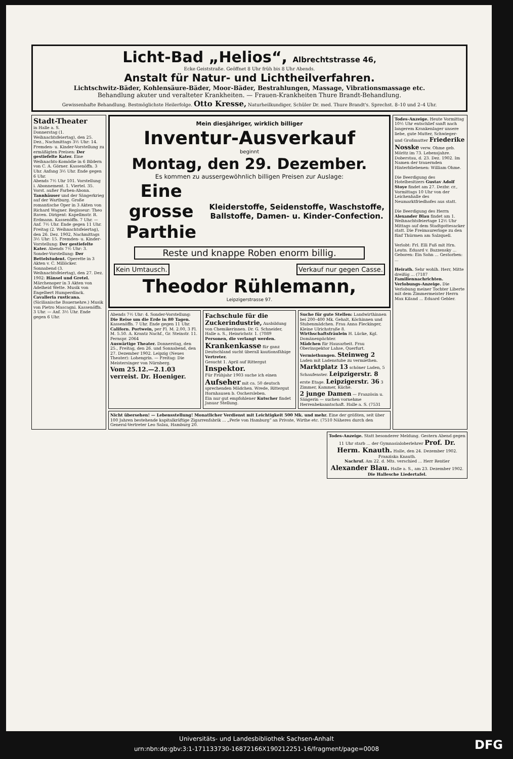Licht-Bad „Helios“, Albrechtstrasse 46,
Ecke Geiststraße. Geöffnet 8 Uhr früh bis 8 Uhr Abends.
Anstalt für Natur- und Lichtheilverfahren.
Lichtschwitz-Bäder, Kohlensäure-Bäder, Moor-Bäder, Bestrahlungen, Massage, Vibrationsmassage etc.
Behandlung akuter und veralteter Krankheiten. — Frauen-Krankheiten Thure Brandt-Behandlung.
Gewissenhafte Behandlung. Bestmöglichste Heilerfolge. Otto Kresse, Naturheilkundiger, Schüler Dr. med. Thure Brandt's. Sprechst. 8–10 und 2–4 Uhr.
Stadt-Theater
in Halle a. S.
Donnerstag (1. Weihnachtsfeiertag), den 25. Dez., Nachmittags 3½ Uhr: 14. Fremden- u. Kinder-Vorstellung zu ermäßigten Preisen: Der gestiefelte Kater. Eine Weihnachts-Komödie in 6 Bildern von C. A. Görner. Kassenöffn. 3 Uhr. Anfang 3½ Uhr. Ende gegen 6 Uhr.
Abends 7½ Uhr 101. Vorstellung i. Abonnement. 1. Viertel. 35. Vorst. außer Farben-Abonn. Tannhäuser und der Sängerkrieg auf der Wartburg. Große romantische Oper in 3 Akten von Richard Wagner. Regisseur: Theo Raven. Dirigent: Kapellmstr. R. Erdmann. Kassenöffn. 7 Uhr. — Anf. 7½ Uhr. Ende gegen 11 Uhr.
Freitag (2. Weihnachtsfeiertag), den 26. Dez. 1902, Nachmittags 3½ Uhr: 15. Fremden- u. Kinder-Vorstellung: Der gestiefelte Kater. Abends 7½ Uhr: 3. Sonder-Vorstellung: Der Bettelstudent. Operette in 3 Akten v. C. Millöcker.
Sonnabend (3. Weihnachtsfeiertag), den 27. Dez. 1902: Hänsel und Gretel. Märchenoper in 3 Akten von Adelheid Wette. Musik von Engelbert Humperdinck. Cavalleria rusticana. (Sicilianische Bauernehre.) Musik von Pietro Mascagni. Kassenöffn. 3 Uhr. — Anf. 3½ Uhr. Ende gegen 6 Uhr.
Mein diesjähriger, wirklich billiger
Inventur-Ausverkauf
beginnt
Montag, den 29. Dezember.
Es kommen zu aussergewöhnlich billigen Preisen zur Auslage:
Eine grosse Parthie
Kleiderstoffe, Seidenstoffe, Waschstoffe, Ballstoffe, Damen- u. Kinder-Confection.
Reste und knappe Roben enorm billig.
Kein Umtausch. Verkauf nur gegen Casse.
Theodor Rühlemann,
Leipzigerstrasse 97.
Abends 7½ Uhr: 4. Sonder-Vorstellung: Die Reise um die Erde in 80 Tagen. Kassenöffn. 7 Uhr. Ende gegen 11 Uhr.
Californ. Portwein, per Fl. M. 2.00, 3 Fl. M. 5.50. A. Krantz Nachf., Gr. Steinstr. 11. Fernspr. 2064
Auswärtige Theater. Donnerstag, den 25., Freitag, den 26. und Sonnabend, den 27. Dezember 1902. Leipzig (Neues Theater): Lohengrin. — Freitag: Die Meistersinger von Nürnberg.
Vom 25.12.—2.1.03 verreist. Dr. Hoeniger.
Fachschule für die Zuckerindustrie, Ausbildung von Chemikerinnen. Dr. G. Schneider, Halle a. S., Heinrichstr. 1. (7089
Personen, die verlangt werden.
Krankenkasse für ganz Deutschland sucht überall kautionsfähige Vertreter.
Gesucht 1. April auf Rittergut Inspektor.
Für Frühjahr 1903 suche ich einen Aufseher mit ca. 50 deutsch sprechenden Mädchen. Wrede, Rittergut Hornhausen b. Oschersleben.
Ein nur gut empfohlener Kutscher findet Januar Stellung.
Suche für gute Stellen: Landwirthinnen bei 200–400 Mk. Gehalt, Köchinnen und Stubenmädchen. Frau Anna Fleckinger, Kleine Ulrichstraße 8.
Wirthschaftsfräulein H. Lücke, Kgl. Domänenpächter.
Mädchen für Hausarbeit. Frau Oberinspektor Lahse, Querfurt.
Vermiethungen. Steinweg 2 Laden mit Ladenstube zu vermiethen. Marktplatz 13 schöner Laden, 5 Schaufenster. Leipzigerstr. 8 erste Etage. Leipzigerstr. 36 3 Zimmer, Kammer, Küche.
2 junge Damen — Französin u. Sängerin — suchen vornehme Herrenbekanntschaft. Halle a. S. (7531
Nicht übersehen! — Lebensstellung! Monatlicher Verdienst mit Leichtigkeit 500 Mk. und mehr. Eine der größten, seit über 100 Jahren bestehende kapitalkräftige Zigarrenfabrik ... „Perle von Hamburg“ an Private, Wirthe etc. (7510 Näheres durch den General-Vertreter Leo Salau, Hamburg 20.
Todes-Anzeige. Heute Vormittag 10½ Uhr entschlief sanft nach langerem Krankenlager unsere liebe, gute Mutter, Schwieger- und Großmutter Friederike Nosske verw. Ohme geb. Möritz im 73. Lebensjahre. Doberstau, d. 23. Dez. 1902. Im Namen der trauernden Hinterbliebenen: William Ohme.
Die Beerdigung des Hotelbesitzers Gustav Adolf Stoye findet am 27. Dezbr. cr., Vormittags 10 Uhr von der Leichenhalle des Neumarktfriedhofes aus statt.
Die Beerdigung des Herrn Alexander Blau findet am 1. Weihnachtsfeiertage 12½ Uhr Mittags auf dem Stadtgottesacker statt. Die Freimaurerloge zu den fünf Thürmen am Salzquell.
Verlobt: Frl. Elli Fuß mit Hrn. Leutn. Eduard v. Bazzensky ... Geboren: Ein Sohn ... Gestorben: ...
Heirath. Sehr wohlh. Herr, Mitte dreißig ... (7187
Familiennachrichten. Verlobungs-Anzeige. Die Verlobung meiner Tochter Liberte mit dem Zimmermeister Herrn Max Kiland ... Eduard Gebler.
Todes-Anzeige. Statt besonderer Meldung. Gestern Abend gegen 11 Uhr starb ... der Gymnasialoberlehrer Prof. Dr. Herm. Knauth. Halle, den 24. Dezember 1902. Franziska Knauth.
Nachruf. Am 22. d. Mts. verschied ... Herr Rentier Alexander Blau. Halle a. S., am 23. Dezember 1902. Die Hallesche Liedertafel.
Universitäts- und Landesbibliothek Sachsen-Anhalt
urn:nbn:de:gbv:3:1-171133730-16872166X190212251-16/fragment/page=0008
DFG